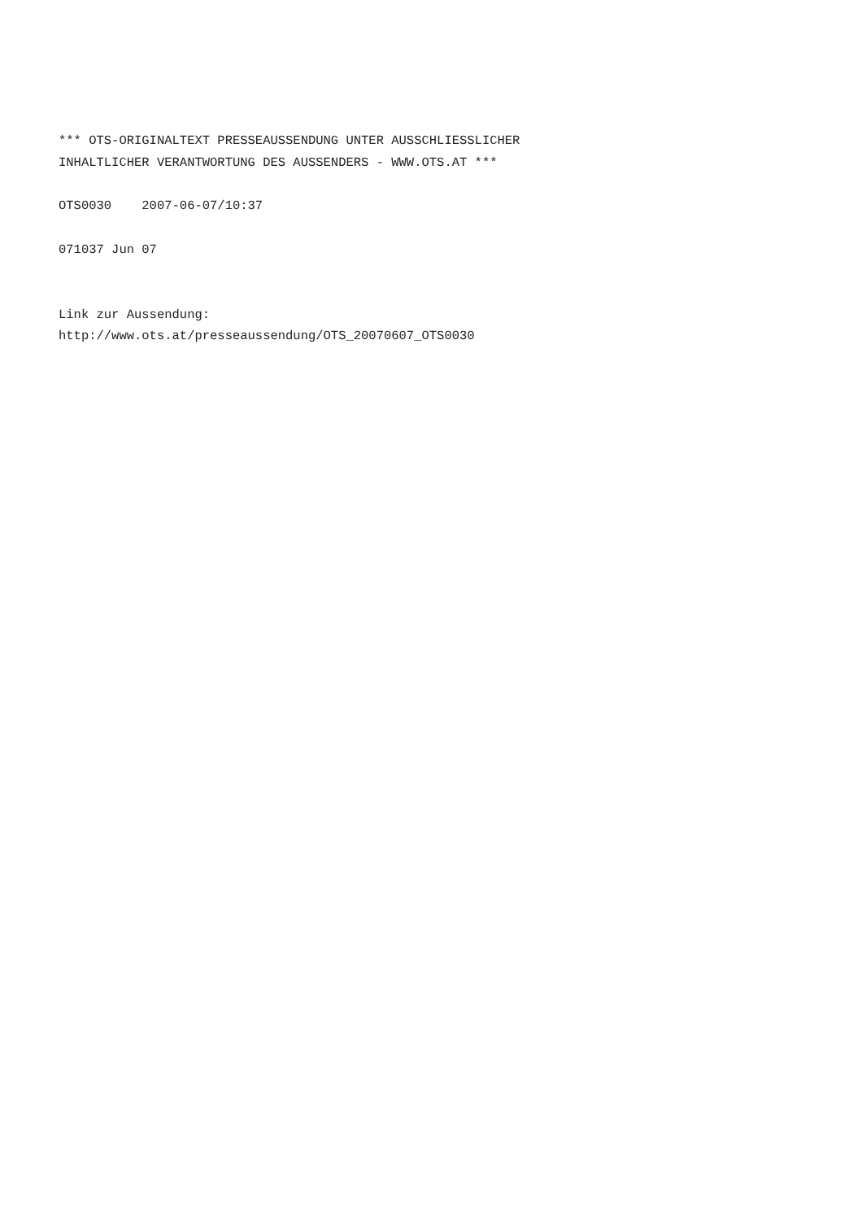*** OTS-ORIGINALTEXT PRESSEAUSSENDUNG UNTER AUSSCHLIESSLICHER
INHALTLICHER VERANTWORTUNG DES AUSSENDERS - WWW.OTS.AT ***

OTS0030    2007-06-07/10:37

071037 Jun 07


Link zur Aussendung:
http://www.ots.at/presseaussendung/OTS_20070607_OTS0030